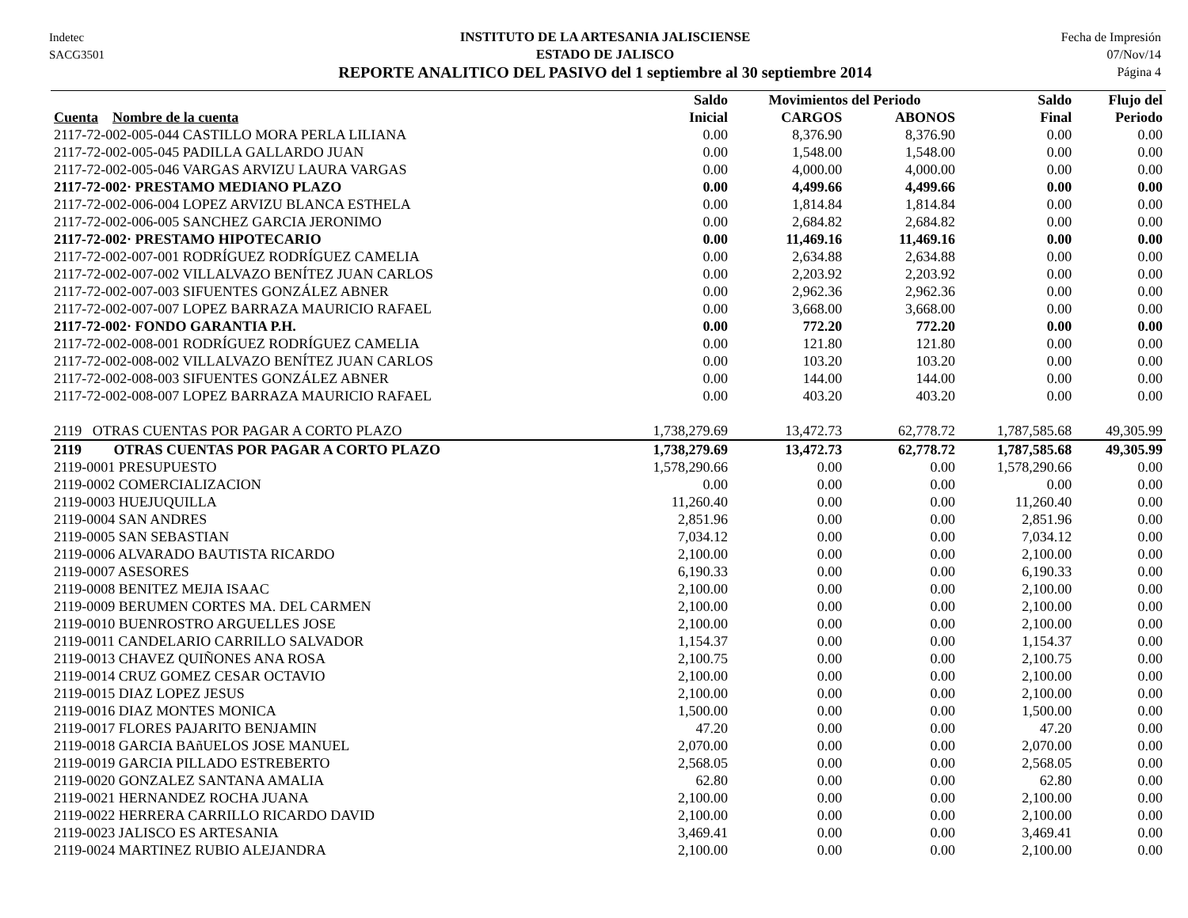Indetec
SACG3501
INSTITUTO DE LA ARTESANIA JALISCIENSE
ESTADO DE JALISCO
REPORTE ANALITICO DEL PASIVO del 1 septiembre al 30 septiembre 2014
Fecha de Impresión
07/Nov/14
Página 4
| | Saldo | Movimientos del Periodo | | Saldo | Flujo del |
| --- | --- | --- | --- | --- | --- |
| Cuenta Nombre de la cuenta | Inicial | CARGOS | ABONOS | Final | Periodo |
| 2117-72-002-005-044 CASTILLO MORA PERLA LILIANA | 0.00 | 8,376.90 | 8,376.90 | 0.00 | 0.00 |
| 2117-72-002-005-045 PADILLA GALLARDO JUAN | 0.00 | 1,548.00 | 1,548.00 | 0.00 | 0.00 |
| 2117-72-002-005-046 VARGAS ARVIZU LAURA VARGAS | 0.00 | 4,000.00 | 4,000.00 | 0.00 | 0.00 |
| 2117-72-002· PRESTAMO MEDIANO PLAZO | 0.00 | 4,499.66 | 4,499.66 | 0.00 | 0.00 |
| 2117-72-002-006-004 LOPEZ ARVIZU BLANCA ESTHELA | 0.00 | 1,814.84 | 1,814.84 | 0.00 | 0.00 |
| 2117-72-002-006-005 SANCHEZ GARCIA JERONIMO | 0.00 | 2,684.82 | 2,684.82 | 0.00 | 0.00 |
| 2117-72-002· PRESTAMO HIPOTECARIO | 0.00 | 11,469.16 | 11,469.16 | 0.00 | 0.00 |
| 2117-72-002-007-001 RODRÍGUEZ RODRÍGUEZ CAMELIA | 0.00 | 2,634.88 | 2,634.88 | 0.00 | 0.00 |
| 2117-72-002-007-002 VILLALVAZO BENÍTEZ JUAN CARLOS | 0.00 | 2,203.92 | 2,203.92 | 0.00 | 0.00 |
| 2117-72-002-007-003 SIFUENTES GONZÁLEZ ABNER | 0.00 | 2,962.36 | 2,962.36 | 0.00 | 0.00 |
| 2117-72-002-007-007 LOPEZ BARRAZA MAURICIO RAFAEL | 0.00 | 3,668.00 | 3,668.00 | 0.00 | 0.00 |
| 2117-72-002· FONDO GARANTIA P.H. | 0.00 | 772.20 | 772.20 | 0.00 | 0.00 |
| 2117-72-002-008-001 RODRÍGUEZ RODRÍGUEZ CAMELIA | 0.00 | 121.80 | 121.80 | 0.00 | 0.00 |
| 2117-72-002-008-002 VILLALVAZO BENÍTEZ JUAN CARLOS | 0.00 | 103.20 | 103.20 | 0.00 | 0.00 |
| 2117-72-002-008-003 SIFUENTES GONZÁLEZ ABNER | 0.00 | 144.00 | 144.00 | 0.00 | 0.00 |
| 2117-72-002-008-007 LOPEZ BARRAZA MAURICIO RAFAEL | 0.00 | 403.20 | 403.20 | 0.00 | 0.00 |
| 2119 OTRAS CUENTAS POR PAGAR A CORTO PLAZO | 1,738,279.69 | 13,472.73 | 62,778.72 | 1,787,585.68 | 49,305.99 |
| 2119 OTRAS CUENTAS POR PAGAR A CORTO PLAZO | 1,738,279.69 | 13,472.73 | 62,778.72 | 1,787,585.68 | 49,305.99 |
| 2119-0001 PRESUPUESTO | 1,578,290.66 | 0.00 | 0.00 | 1,578,290.66 | 0.00 |
| 2119-0002 COMERCIALIZACION | 0.00 | 0.00 | 0.00 | 0.00 | 0.00 |
| 2119-0003 HUEJUQUILLA | 11,260.40 | 0.00 | 0.00 | 11,260.40 | 0.00 |
| 2119-0004 SAN ANDRES | 2,851.96 | 0.00 | 0.00 | 2,851.96 | 0.00 |
| 2119-0005 SAN SEBASTIAN | 7,034.12 | 0.00 | 0.00 | 7,034.12 | 0.00 |
| 2119-0006 ALVARADO BAUTISTA RICARDO | 2,100.00 | 0.00 | 0.00 | 2,100.00 | 0.00 |
| 2119-0007 ASESORES | 6,190.33 | 0.00 | 0.00 | 6,190.33 | 0.00 |
| 2119-0008 BENITEZ MEJIA ISAAC | 2,100.00 | 0.00 | 0.00 | 2,100.00 | 0.00 |
| 2119-0009 BERUMEN CORTES MA. DEL CARMEN | 2,100.00 | 0.00 | 0.00 | 2,100.00 | 0.00 |
| 2119-0010 BUENROSTRO ARGUELLES JOSE | 2,100.00 | 0.00 | 0.00 | 2,100.00 | 0.00 |
| 2119-0011 CANDELARIO CARRILLO SALVADOR | 1,154.37 | 0.00 | 0.00 | 1,154.37 | 0.00 |
| 2119-0013 CHAVEZ QUIÑONES ANA ROSA | 2,100.75 | 0.00 | 0.00 | 2,100.75 | 0.00 |
| 2119-0014 CRUZ GOMEZ CESAR OCTAVIO | 2,100.00 | 0.00 | 0.00 | 2,100.00 | 0.00 |
| 2119-0015 DIAZ LOPEZ JESUS | 2,100.00 | 0.00 | 0.00 | 2,100.00 | 0.00 |
| 2119-0016 DIAZ MONTES MONICA | 1,500.00 | 0.00 | 0.00 | 1,500.00 | 0.00 |
| 2119-0017 FLORES PAJARITO BENJAMIN | 47.20 | 0.00 | 0.00 | 47.20 | 0.00 |
| 2119-0018 GARCIA BAñUELOS JOSE MANUEL | 2,070.00 | 0.00 | 0.00 | 2,070.00 | 0.00 |
| 2119-0019 GARCIA PILLADO ESTREBERTO | 2,568.05 | 0.00 | 0.00 | 2,568.05 | 0.00 |
| 2119-0020 GONZALEZ SANTANA AMALIA | 62.80 | 0.00 | 0.00 | 62.80 | 0.00 |
| 2119-0021 HERNANDEZ ROCHA JUANA | 2,100.00 | 0.00 | 0.00 | 2,100.00 | 0.00 |
| 2119-0022 HERRERA CARRILLO RICARDO DAVID | 2,100.00 | 0.00 | 0.00 | 2,100.00 | 0.00 |
| 2119-0023 JALISCO ES ARTESANIA | 3,469.41 | 0.00 | 0.00 | 3,469.41 | 0.00 |
| 2119-0024 MARTINEZ RUBIO ALEJANDRA | 2,100.00 | 0.00 | 0.00 | 2,100.00 | 0.00 |